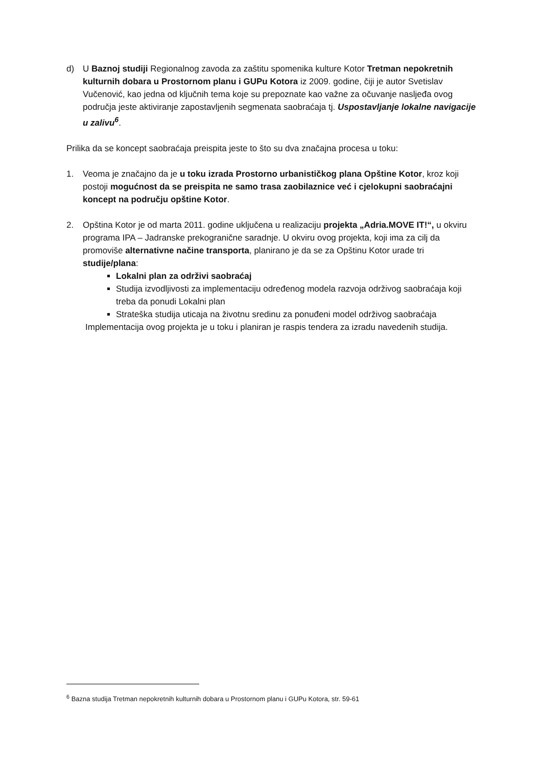d) U Baznoj studiji Regionalnog zavoda za zaštitu spomenika kulture Kotor Tretman nepokretnih kulturnih dobara u Prostornom planu i GUPu Kotora iz 2009. godine, čiji je autor Svetislav Vučenović, kao jedna od ključnih tema koje su prepoznate kao važne za očuvanje nasljeđa ovog područja jeste aktiviranje zapostavljenih segmenata saobraćaja tj. Uspostavljanje lokalne navigacije u zalivu<sup>6</sup>.
Prilika da se koncept saobraćaja preispita jeste to što su dva značajna procesa u toku:
1. Veoma je značajno da je u toku izrada Prostorno urbanističkog plana Opštine Kotor, kroz koji postoji mogućnost da se preispita ne samo trasa zaobilaznice već i cjelokupni saobraćajni koncept na području opštine Kotor.
2. Opština Kotor je od marta 2011. godine uključena u realizaciju projekta „Adria.MOVE IT!“, u okviru programa IPA – Jadranske prekogranične saradnje. U okviru ovog projekta, koji ima za cilj da promoviše alternativne načine transporta, planirano je da se za Opštinu Kotor urade tri studije/plana:
Lokalni plan za održivi saobraćaj
Studija izvodljivosti za implementaciju određenog modela razvoja održivog saobraćaja koji treba da ponudi Lokalni plan
Strateška studija uticaja na životnu sredinu za ponuđeni model održivog saobraćaja
Implementacija ovog projekta je u toku i planiran je raspis tendera za izradu navedenih studija.
<sup>6</sup> Bazna studija Tretman nepokretnih kulturnih dobara u Prostornom planu i GUPu Kotora, str. 59-61